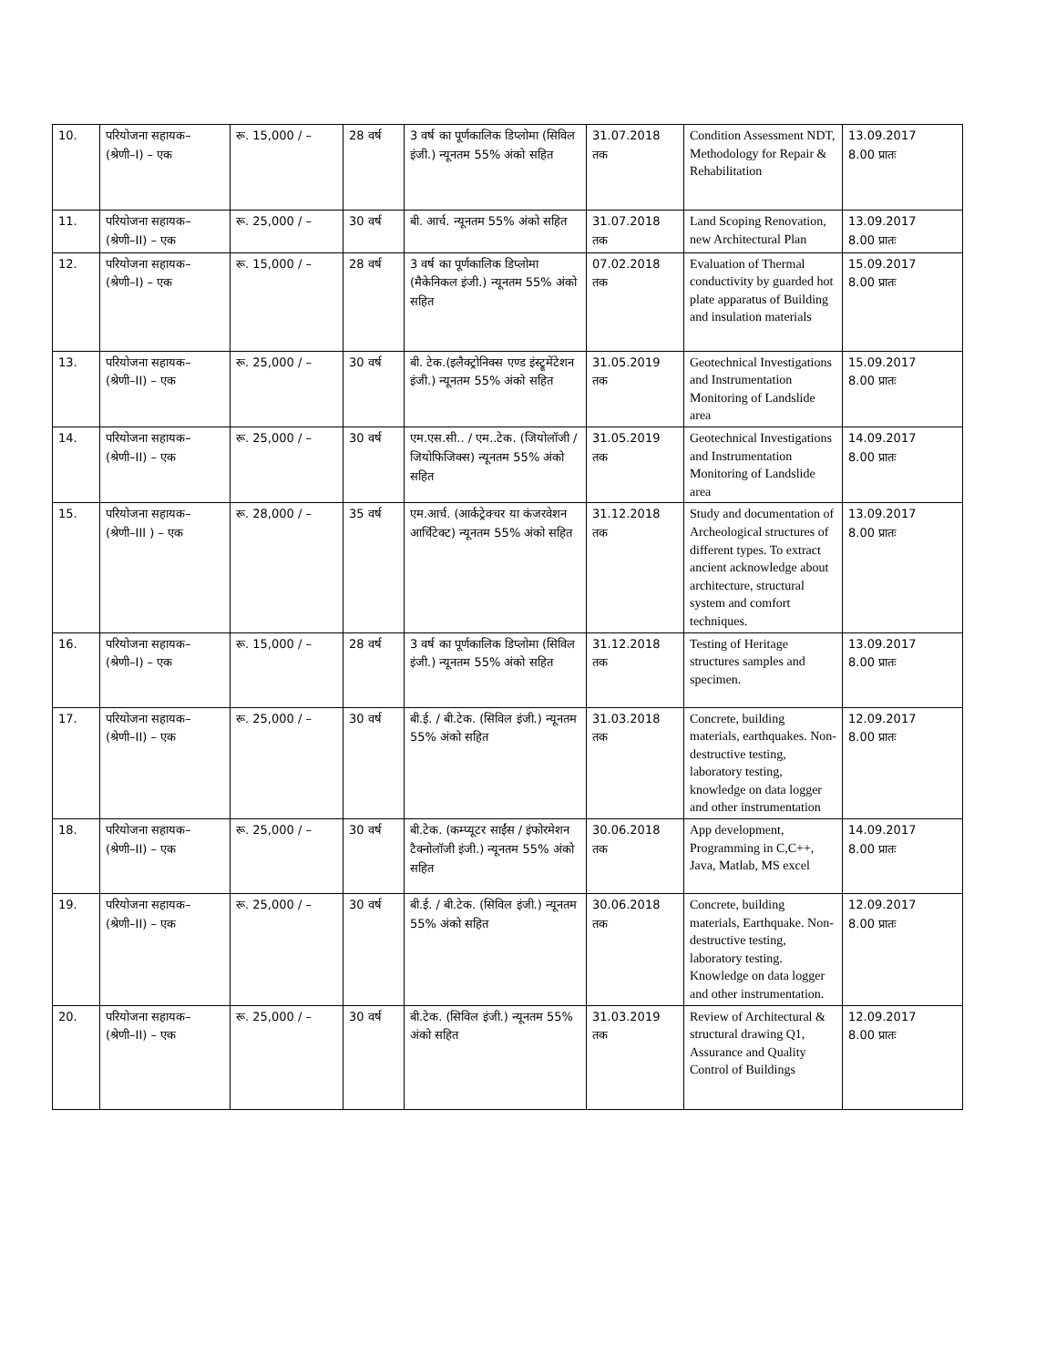| 10. | परियोजना सहायक– (श्रेणी–I) – एक | रू. 15,000 / – | 28 वर्ष | 3 वर्ष का पूर्णकालिक डिप्लोमा (सिविल इंजी.) न्यूनतम 55% अंको सहित | 31.07.2018 तक | Condition Assessment NDT, Methodology for Repair & Rehabilitation | 13.09.2017 8.00 प्रातः |
| 11. | परियोजना सहायक– (श्रेणी–II) – एक | रू. 25,000 / – | 30 वर्ष | बी. आर्च. न्यूनतम 55% अंको सहित | 31.07.2018 तक | Land Scoping Renovation, new Architectural Plan | 13.09.2017 8.00 प्रातः |
| 12. | परियोजना सहायक– (श्रेणी–I) – एक | रू. 15,000 / – | 28 वर्ष | 3 वर्ष का पूर्णकालिक डिप्लोमा (मैकेनिकल इंजी.) न्यूनतम 55% अंको सहित | 07.02.2018 तक | Evaluation of Thermal conductivity by guarded hot plate apparatus of Building and insulation materials | 15.09.2017 8.00 प्रातः |
| 13. | परियोजना सहायक– (श्रेणी–II) – एक | रू. 25,000 / – | 30 वर्ष | बी. टेक.(इलैक्ट्रोनिक्स एण्ड इंस्ट्रूमेंटेशन इंजी.) न्यूनतम 55% अंको सहित | 31.05.2019 तक | Geotechnical Investigations and Instrumentation Monitoring of Landslide area | 15.09.2017 8.00 प्रातः |
| 14. | परियोजना सहायक– (श्रेणी–II) – एक | रू. 25,000 / – | 30 वर्ष | एम.एस.सी.. / एम..टेक. (जियोलॉजी / जियोफिजिक्स) न्यूनतम 55% अंको सहित | 31.05.2019 तक | Geotechnical Investigations and Instrumentation Monitoring of Landslide area | 14.09.2017 8.00 प्रातः |
| 15. | परियोजना सहायक– (श्रेणी–III ) – एक | रू. 28,000 / – | 35 वर्ष | एम.आर्च. (आर्कट्रेक्चर या कंजरवेशन आर्चिटेक्ट) न्यूनतम 55% अंको सहित | 31.12.2018 तक | Study and documentation of Archeological structures of different types. To extract ancient acknowledge about architecture, structural system and comfort techniques. | 13.09.2017 8.00 प्रातः |
| 16. | परियोजना सहायक– (श्रेणी–I) – एक | रू. 15,000 / – | 28 वर्ष | 3 वर्ष का पूर्णकालिक डिप्लोमा (सिविल इंजी.) न्यूनतम 55% अंको सहित | 31.12.2018 तक | Testing of Heritage structures samples and specimen. | 13.09.2017 8.00 प्रातः |
| 17. | परियोजना सहायक– (श्रेणी–II) – एक | रू. 25,000 / – | 30 वर्ष | बी.ई. / बी.टेक. (सिविल इंजी.) न्यूनतम 55% अंको सहित | 31.03.2018 तक | Concrete, building materials, earthquakes. Non-destructive testing, laboratory testing, knowledge on data logger and other instrumentation | 12.09.2017 8.00 प्रातः |
| 18. | परियोजना सहायक– (श्रेणी–II) – एक | रू. 25,000 / – | 30 वर्ष | बी.टेक. (कम्प्यूटर साईंस / इंफोरमेशन टैक्नोलॉजी इंजी.) न्यूनतम 55% अंको सहित | 30.06.2018 तक | App development, Programming in C,C++, Java, Matlab, MS excel | 14.09.2017 8.00 प्रातः |
| 19. | परियोजना सहायक– (श्रेणी–II) – एक | रू. 25,000 / – | 30 वर्ष | बी.ई. / बी.टेक. (सिविल इंजी.) न्यूनतम 55% अंको सहित | 30.06.2018 तक | Concrete, building materials, Earthquake. Non-destructive testing, laboratory testing. Knowledge on data logger and other instrumentation. | 12.09.2017 8.00 प्रातः |
| 20. | परियोजना सहायक– (श्रेणी–II) – एक | रू. 25,000 / – | 30 वर्ष | बी.टेक. (सिविल इंजी.) न्यूनतम 55% अंको सहित | 31.03.2019 तक | Review of Architectural & structural drawing Q1, Assurance and Quality Control of Buildings | 12.09.2017 8.00 प्रातः |